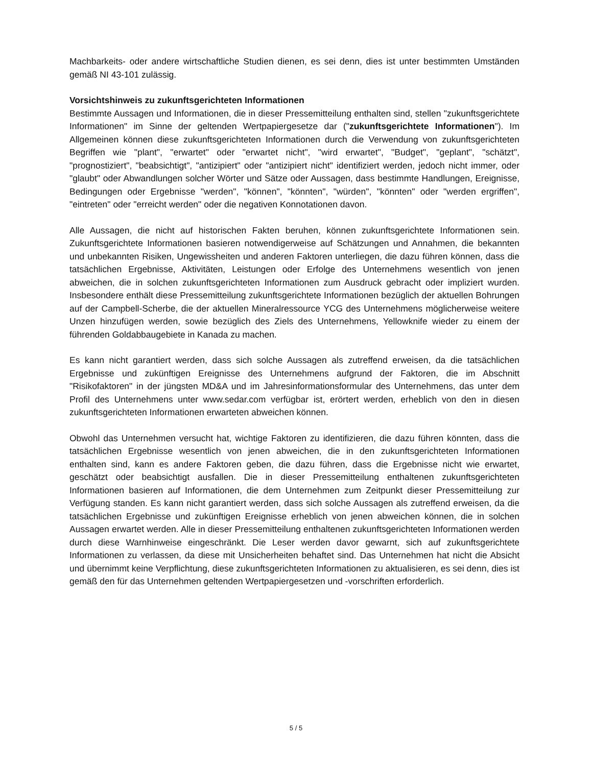Machbarkeits- oder andere wirtschaftliche Studien dienen, es sei denn, dies ist unter bestimmten Umständen gemäß NI 43-101 zulässig.
Vorsichtshinweis zu zukunftsgerichteten Informationen
Bestimmte Aussagen und Informationen, die in dieser Pressemitteilung enthalten sind, stellen "zukunftsgerichtete Informationen" im Sinne der geltenden Wertpapiergesetze dar ("zukunftsgerichtete Informationen"). Im Allgemeinen können diese zukunftsgerichteten Informationen durch die Verwendung von zukunftsgerichteten Begriffen wie "plant", "erwartet" oder "erwartet nicht", "wird erwartet", "Budget", "geplant", "schätzt", "prognostiziert", "beabsichtigt", "antizipiert" oder "antizipiert nicht" identifiziert werden, jedoch nicht immer, oder "glaubt" oder Abwandlungen solcher Wörter und Sätze oder Aussagen, dass bestimmte Handlungen, Ereignisse, Bedingungen oder Ergebnisse "werden", "können", "könnten", "würden", "könnten" oder "werden ergriffen", "eintreten" oder "erreicht werden" oder die negativen Konnotationen davon.
Alle Aussagen, die nicht auf historischen Fakten beruhen, können zukunftsgerichtete Informationen sein. Zukunftsgerichtete Informationen basieren notwendigerweise auf Schätzungen und Annahmen, die bekannten und unbekannten Risiken, Ungewissheiten und anderen Faktoren unterliegen, die dazu führen können, dass die tatsächlichen Ergebnisse, Aktivitäten, Leistungen oder Erfolge des Unternehmens wesentlich von jenen abweichen, die in solchen zukunftsgerichteten Informationen zum Ausdruck gebracht oder impliziert wurden. Insbesondere enthält diese Pressemitteilung zukunftsgerichtete Informationen bezüglich der aktuellen Bohrungen auf der Campbell-Scherbe, die der aktuellen Mineralressource YCG des Unternehmens möglicherweise weitere Unzen hinzufügen werden, sowie bezüglich des Ziels des Unternehmens, Yellowknife wieder zu einem der führenden Goldabbaugebiete in Kanada zu machen.
Es kann nicht garantiert werden, dass sich solche Aussagen als zutreffend erweisen, da die tatsächlichen Ergebnisse und zukünftigen Ereignisse des Unternehmens aufgrund der Faktoren, die im Abschnitt "Risikofaktoren" in der jüngsten MD&A und im Jahresinformationsformular des Unternehmens, das unter dem Profil des Unternehmens unter www.sedar.com verfügbar ist, erörtert werden, erheblich von den in diesen zukunftsgerichteten Informationen erwarteten abweichen können.
Obwohl das Unternehmen versucht hat, wichtige Faktoren zu identifizieren, die dazu führen könnten, dass die tatsächlichen Ergebnisse wesentlich von jenen abweichen, die in den zukunftsgerichteten Informationen enthalten sind, kann es andere Faktoren geben, die dazu führen, dass die Ergebnisse nicht wie erwartet, geschätzt oder beabsichtigt ausfallen. Die in dieser Pressemitteilung enthaltenen zukunftsgerichteten Informationen basieren auf Informationen, die dem Unternehmen zum Zeitpunkt dieser Pressemitteilung zur Verfügung standen. Es kann nicht garantiert werden, dass sich solche Aussagen als zutreffend erweisen, da die tatsächlichen Ergebnisse und zukünftigen Ereignisse erheblich von jenen abweichen können, die in solchen Aussagen erwartet werden. Alle in dieser Pressemitteilung enthaltenen zukunftsgerichteten Informationen werden durch diese Warnhinweise eingeschränkt. Die Leser werden davor gewarnt, sich auf zukunftsgerichtete Informationen zu verlassen, da diese mit Unsicherheiten behaftet sind. Das Unternehmen hat nicht die Absicht und übernimmt keine Verpflichtung, diese zukunftsgerichteten Informationen zu aktualisieren, es sei denn, dies ist gemäß den für das Unternehmen geltenden Wertpapiergesetzen und -vorschriften erforderlich.
5 / 5